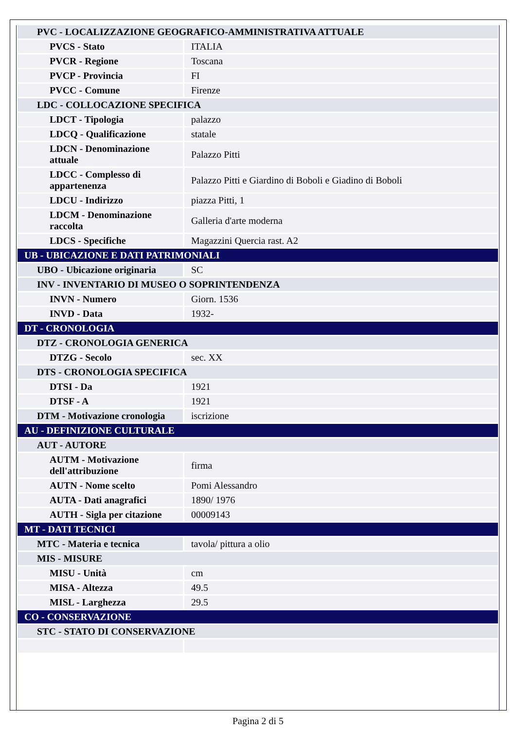| PVC - LOCALIZZAZIONE GEOGRAFICO-AMMINISTRATIVA ATTUALE | |
| PVCS - Stato | ITALIA |
| PVCR - Regione | Toscana |
| PVCP - Provincia | FI |
| PVCC - Comune | Firenze |
| LDC - COLLOCAZIONE SPECIFICA | |
| LDCT - Tipologia | palazzo |
| LDCQ - Qualificazione | statale |
| LDCN - Denominazione attuale | Palazzo Pitti |
| LDCC - Complesso di appartenenza | Palazzo Pitti e Giardino di Boboli e Giadino di Boboli |
| LDCU - Indirizzo | piazza Pitti, 1 |
| LDCM - Denominazione raccolta | Galleria d'arte moderna |
| LDCS - Specifiche | Magazzini Quercia rast. A2 |
| UB - UBICAZIONE E DATI PATRIMONIALI | |
| UBO - Ubicazione originaria | SC |
| INV - INVENTARIO DI MUSEO O SOPRINTENDENZA | |
| INVN - Numero | Giorn. 1536 |
| INVD - Data | 1932- |
| DT - CRONOLOGIA | |
| DTZ - CRONOLOGIA GENERICA | |
| DTZG - Secolo | sec. XX |
| DTS - CRONOLOGIA SPECIFICA | |
| DTSI - Da | 1921 |
| DTSF - A | 1921 |
| DTM - Motivazione cronologia | iscrizione |
| AU - DEFINIZIONE CULTURALE | |
| AUT - AUTORE | |
| AUTM - Motivazione dell'attribuzione | firma |
| AUTN - Nome scelto | Pomi Alessandro |
| AUTA - Dati anagrafici | 1890/ 1976 |
| AUTH - Sigla per citazione | 00009143 |
| MT - DATI TECNICI | |
| MTC - Materia e tecnica | tavola/ pittura a olio |
| MIS - MISURE | |
| MISU - Unità | cm |
| MISA - Altezza | 49.5 |
| MISL - Larghezza | 29.5 |
| CO - CONSERVAZIONE | |
| STC - STATO DI CONSERVAZIONE | |
Pagina 2 di 5